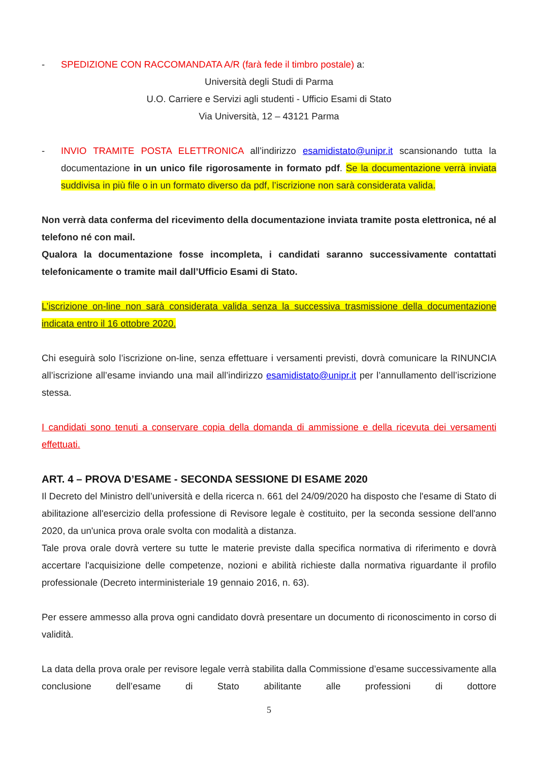- SPEDIZIONE CON RACCOMANDATA A/R (farà fede il timbro postale) a:
Università degli Studi di Parma
U.O. Carriere e Servizi agli studenti - Ufficio Esami di Stato
Via Università, 12 – 43121 Parma
- INVIO TRAMITE POSTA ELETTRONICA all’indirizzo esamidistato@unipr.it scansionando tutta la documentazione in un unico file rigorosamente in formato pdf. Se la documentazione verrà inviata suddivisa in più file o in un formato diverso da pdf, l’iscrizione non sarà considerata valida.
Non verrà data conferma del ricevimento della documentazione inviata tramite posta elettronica, né al telefono né con mail.
Qualora la documentazione fosse incompleta, i candidati saranno successivamente contattati telefonicamente o tramite mail dall’Ufficio Esami di Stato.
L’iscrizione on-line non sarà considerata valida senza la successiva trasmissione della documentazione indicata entro il 16 ottobre 2020.
Chi eseguirà solo l’iscrizione on-line, senza effettuare i versamenti previsti, dovrà comunicare la RINUNCIA all’iscrizione all’esame inviando una mail all’indirizzo esamidistato@unipr.it per l’annullamento dell’iscrizione stessa.
I candidati sono tenuti a conservare copia della domanda di ammissione e della ricevuta dei versamenti effettuati.
ART. 4 – PROVA D’ESAME - SECONDA SESSIONE DI ESAME 2020
Il Decreto del Ministro dell’università e della ricerca n. 661 del 24/09/2020 ha disposto che l'esame di Stato di abilitazione all'esercizio della professione di Revisore legale è costituito, per la seconda sessione dell'anno 2020, da un'unica prova orale svolta con modalità a distanza.
Tale prova orale dovrà vertere su tutte le materie previste dalla specifica normativa di riferimento e dovrà accertare l'acquisizione delle competenze, nozioni e abilità richieste dalla normativa riguardante il profilo professionale (Decreto interministeriale 19 gennaio 2016, n. 63).
Per essere ammesso alla prova ogni candidato dovrà presentare un documento di riconoscimento in corso di validità.
La data della prova orale per revisore legale verrà stabilita dalla Commissione d’esame successivamente alla conclusione dell’esame di Stato abilitante alle professioni di dottore
5